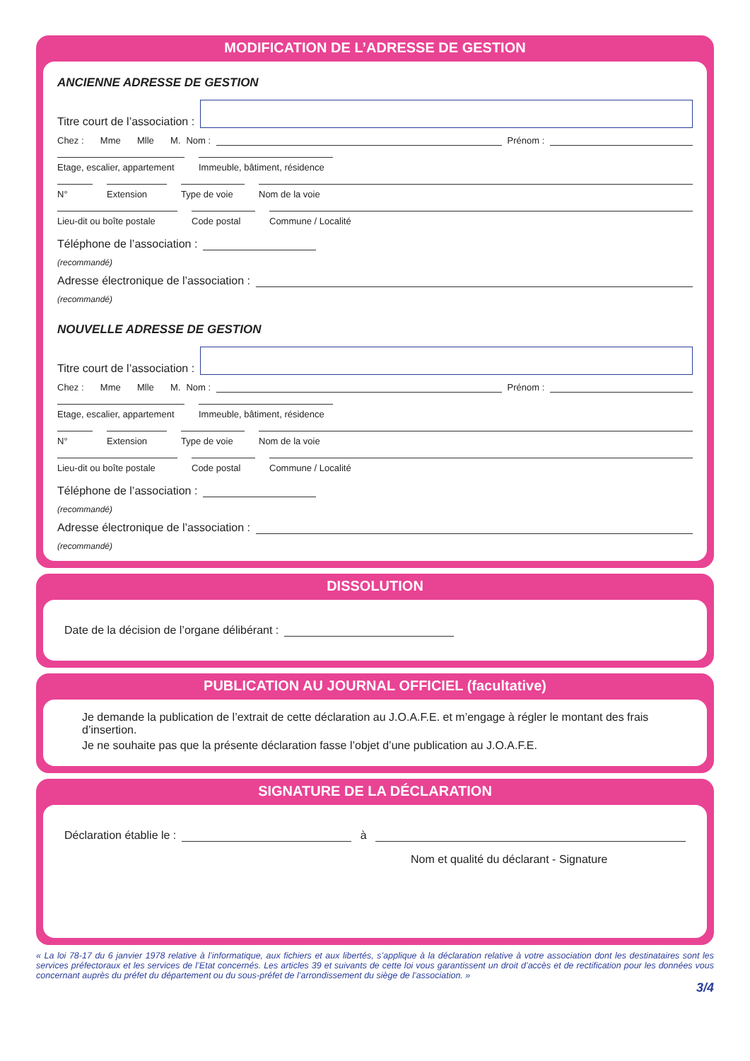MODIFICATION DE L’ADRESSE DE GESTION
ANCIENNE ADRESSE DE GESTION
Titre court de l’association :
Chez : Mme Mlle M. Nom :
Prénom :
Etage, escalier, appartement
Immeuble, bâtiment, résidence
N° Extension Type de voie
Nom de la voie
Lieu-dit ou boîte postale
Code postal Commune / Localité
Téléphone de l’association :
(recommandé)
Adresse électronique de l’association :
(recommandé)
NOUVELLE ADRESSE DE GESTION
Titre court de l’association :
Chez : Mme Mlle M. Nom :
Prénom :
Etage, escalier, appartement
Immeuble, bâtiment, résidence
N° Extension Type de voie
Nom de la voie
Lieu-dit ou boîte postale
Code postal Commune / Localité
Téléphone de l’association :
(recommandé)
Adresse électronique de l’association :
(recommandé)
DISSOLUTION
Date de la décision de l’organe délibérant :
PUBLICATION AU JOURNAL OFFICIEL (facultative)
Je demande la publication de l’extrait de cette déclaration au J.O.A.F.E. et m’engage à régler le montant des frais d’insertion.
Je ne souhaite pas que la présente déclaration fasse l’objet d’une publication au J.O.A.F.E.
SIGNATURE DE LA DÉCLARATION
Déclaration établie le :
à
Nom et qualité du déclarant - Signature
« La loi 78-17 du 6 janvier 1978 relative à l’informatique, aux fichiers et aux libertés, s’applique à la déclaration relative à votre association dont les destinataires sont les services préfectoraux et les services de l’Etat concernés. Les articles 39 et suivants de cette loi vous garantissent un droit d’accès et de rectification pour les données vous concernant auprès du préfet du département ou du sous-préfet de l’arrondissement du siège de l’association. »
3/4